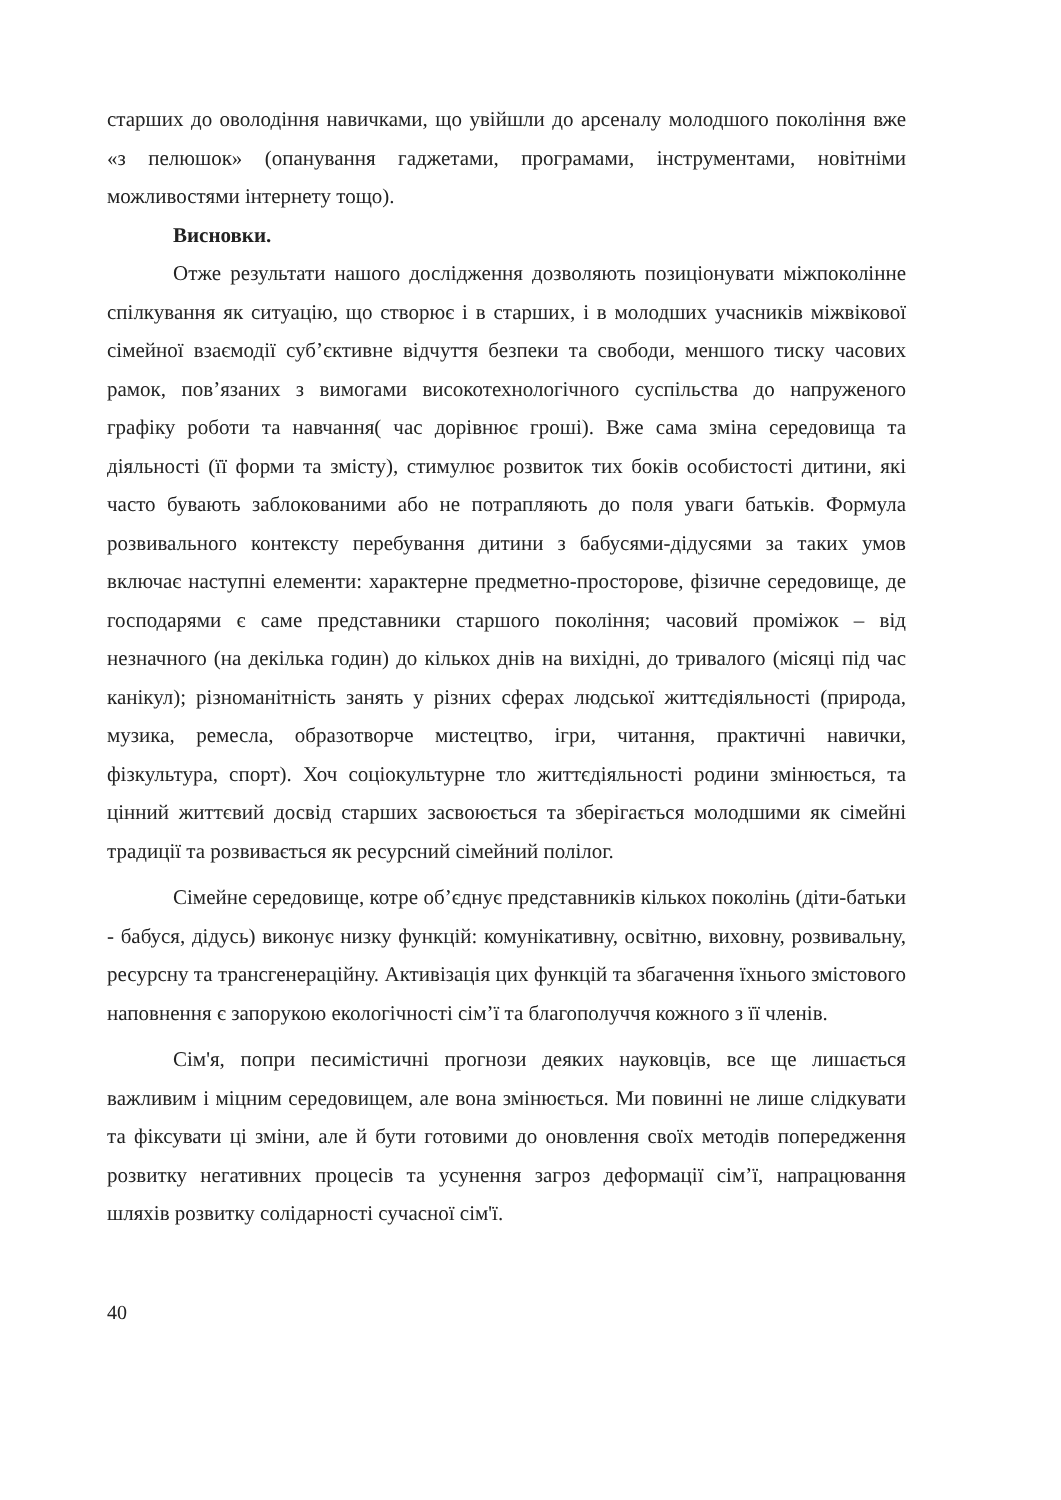старших до оволодіння навичками, що увійшли до арсеналу молодшого покоління вже «з пелюшок» (опанування гаджетами, програмами, інструментами, новітніми можливостями інтернету тощо).
Висновки.
Отже результати нашого дослідження дозволяють позиціонувати міжпоколінне спілкування як ситуацію, що створює і в старших, і в молодших учасників міжвікової сімейної взаємодії суб’єктивне відчуття безпеки та свободи, меншого тиску часових рамок, пов’язаних з вимогами високотехнологічного суспільства до напруженого графіку роботи та навчання( час дорівнює гроші). Вже сама зміна середовища та діяльності (її форми та змісту), стимулює розвиток тих боків особистості дитини, які часто бувають заблокованими або не потрапляють до поля уваги батьків. Формула розвивального контексту перебування дитини з бабусями-дідусями за таких умов включає наступні елементи: характерне предметно-просторове, фізичне середовище, де господарями є саме представники старшого покоління; часовий проміжок – від незначного (на декілька годин) до кількох днів на вихідні, до тривалого (місяці під час канікул); різноманітність занять у різних сферах людської життєдіяльності (природа, музика, ремесла, образотворче мистецтво, ігри, читання, практичні навички, фізкультура, спорт). Хоч соціокультурне тло життєдіяльності родини змінюється, та цінний життєвий досвід старших засвоюється та зберігається молодшими як сімейні традиції та розвивається як ресурсний сімейний полілог.
Сімейне середовище, котре об’єднує представників кількох поколінь (діти-батьки - бабуся, дідусь) виконує низку функцій: комунікативну, освітню, виховну, розвивальну, ресурсну та трансгенераційну. Активізація цих функцій та збагачення їхнього змістового наповнення є запорукою екологічності сім’ї та благополуччя кожного з її членів.
Сім'я, попри песимістичні прогнози деяких науковців, все ще лишається важливим і міцним середовищем, але вона змінюється. Ми повинні не лише слідкувати та фіксувати ці зміни, але й бути готовими до оновлення своїх методів попередження розвитку негативних процесів та усунення загроз деформації сім’ї, напрацювання шляхів розвитку солідарності сучасної сім'ї.
40